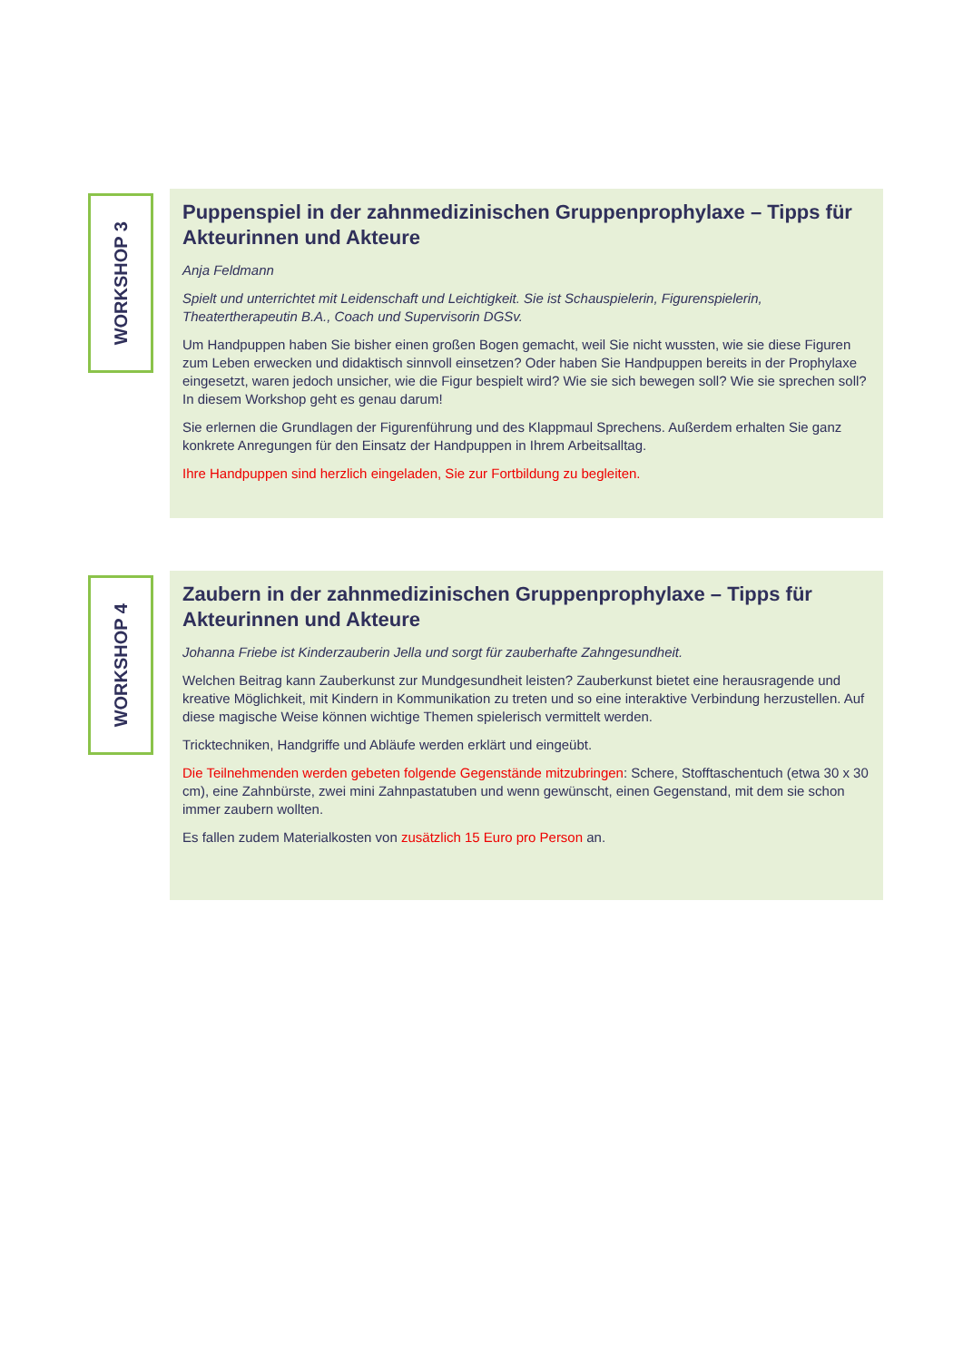WORKSHOP 3
Puppenspiel in der zahnmedizinischen Gruppenprophylaxe – Tipps für Akteurinnen und Akteure
Anja Feldmann
Spielt und unterrichtet mit Leidenschaft und Leichtigkeit. Sie ist Schauspielerin, Figurenspielerin, Theatertherapeutin B.A., Coach und Supervisorin DGSv.
Um Handpuppen haben Sie bisher einen großen Bogen gemacht, weil Sie nicht wussten, wie sie diese Figuren zum Leben erwecken und didaktisch sinnvoll einsetzen? Oder haben Sie Handpuppen bereits in der Prophylaxe eingesetzt, waren jedoch unsicher, wie die Figur bespielt wird? Wie sie sich bewegen soll? Wie sie sprechen soll? In diesem Workshop geht es genau darum!
Sie erlernen die Grundlagen der Figurenführung und des Klappmaul Sprechens. Außerdem erhalten Sie ganz konkrete Anregungen für den Einsatz der Handpuppen in Ihrem Arbeitsalltag.
Ihre Handpuppen sind herzlich eingeladen, Sie zur Fortbildung zu begleiten.
WORKSHOP 4
Zaubern in der zahnmedizinischen Gruppenprophylaxe – Tipps für Akteurinnen und Akteure
Johanna Friebe ist Kinderzauberin Jella und sorgt für zauberhafte Zahngesundheit.
Welchen Beitrag kann Zauberkunst zur Mundgesundheit leisten? Zauberkunst bietet eine herausragende und kreative Möglichkeit, mit Kindern in Kommunikation zu treten und so eine interaktive Verbindung herzustellen. Auf diese magische Weise können wichtige Themen spielerisch vermittelt werden.
Tricktechniken, Handgriffe und Abläufe werden erklärt und eingeübt.
Die Teilnehmenden werden gebeten folgende Gegenstände mitzubringen: Schere, Stofftaschentuch (etwa 30 x 30 cm), eine Zahnbürste, zwei mini Zahnpastatuben und wenn gewünscht, einen Gegenstand, mit dem sie schon immer zaubern wollten.
Es fallen zudem Materialkosten von zusätzlich 15 Euro pro Person an.